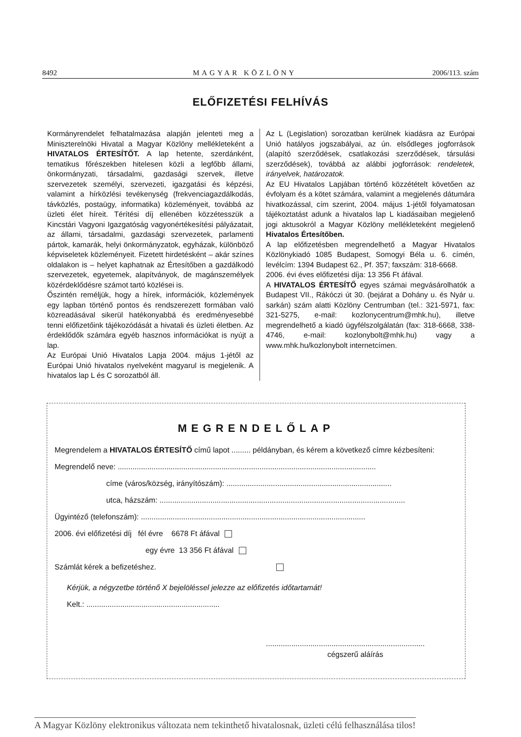8492 MAGYAR KÖZLÖNY 2006/113. szám
ELŐFIZETÉSI FELHÍVÁS
Kormányrendelet felhatalmazása alapján jelenteti meg a Miniszterelnöki Hivatal a Magyar Közlöny mellékleteként a HIVATALOS ÉRTESÍTŐT. A lap hetente, szerdánként, tematikus főrészekben hitelesen közli a legfőbb állami, önkormányzati, társadalmi, gazdasági szervek, illetve szervezetek személyi, szervezeti, igazgatási és képzési, valamint a hírközlési tevékenység (frekvenciagazdálkodás, távközlés, postaügy, informatika) közleményeit, továbbá az üzleti élet híreit. Térítési díj ellenében közzétesszük a Kincstári Vagyoni Igazgatóság vagyonértékesítési pályázatait, az állami, társadalmi, gazdasági szervezetek, parlamenti pártok, kamarák, helyi önkormányzatok, egyházak, különböző képviseletek közleményeit. Fizetett hirdetésként – akár színes oldalakon is – helyet kaphatnak az Értesítőben a gazdálkodó szervezetek, egyetemek, alapítványok, de magánszemélyek közérdeklődésre számot tartó közlései is.
Őszintén reméljük, hogy a hírek, információk, közlemények egy lapban történő pontos és rendszerezett formában való közreadásával sikerül hatékonyabbá és eredményesebbé tenni előfizetőink tájékozódását a hivatali és üzleti életben. Az érdeklődők számára egyéb hasznos információkat is nyújt a lap.
Az Európai Unió Hivatalos Lapja 2004. május 1-jétől az Európai Unió hivatalos nyelveként magyarul is megjelenik. A hivatalos lap L és C sorozatból áll.
Az L (Legislation) sorozatban kerülnek kiadásra az Európai Unió hatályos jogszabályai, az ún. elsődleges jogforrások (alapító szerződések, csatlakozási szerződések, társulási szerződések), továbbá az alábbi jogforrások: rendeletek, irányelvek, határozatok.
Az EU Hivatalos Lapjában történő közzétételt követően az évfolyam és a kötet számára, valamint a megjelenés dátumára hivatkozással, cím szerint, 2004. május 1-jétől folyamatosan tájékoztatást adunk a hivatalos lap L kiadásaiban megjelenő jogi aktusokról a Magyar Közlöny mellékleteként megjelenő Hivatalos Értesítőben.
A lap előfizetésben megrendelhető a Magyar Hivatalos Közlönykiadó 1085 Budapest, Somogyi Béla u. 6. címén, levélcím: 1394 Budapest 62., Pf. 357; faxszám: 318-6668.
2006. évi éves előfizetési díja: 13 356 Ft áfával.
A HIVATALOS ÉRTESÍTŐ egyes számai megvásárolhatók a Budapest VII., Rákóczi út 30. (bejárat a Dohány u. és Nyár u. sarkán) szám alatti Közlöny Centrumban (tel.: 321-5971, fax: 321-5275, e-mail: kozlonycentrum@mhk.hu), illetve megrendelhető a kiadó ügyfélszolgálatán (fax: 318-6668, 338-4746, e-mail: kozlonybolt@mhk.hu) vagy a www.mhk.hu/kozlonybolt internetcímen.
MEGRENDELŐLAP
Megrendelem a HIVATALOS ÉRTESÍTŐ című lapot ......... példányban, és kérem a következő címre kézbesíteni:
Megrendelő neve: ..........................................................................................................................
címe (város/község, irányítószám): ..............................................................................
utca, házszám: ....................................................................................................................
Ügyintéző (telefonszám): ..........................................................................................................
2006. évi előfizetési díj fél évre 6678 Ft áfával
egy évre 13 356 Ft áfával
Számlát kérek a befizetéshez.
Kérjük, a négyzetbe történő X bejelöléssel jelezze az előfizetés időtartamát!
Kelt.: ...............................................................
...........................................................................
cégszerű aláírás
A Magyar Közlöny elektronikus változata nem tekinthető hivatalosnak, üzleti célú felhasználása tilos!